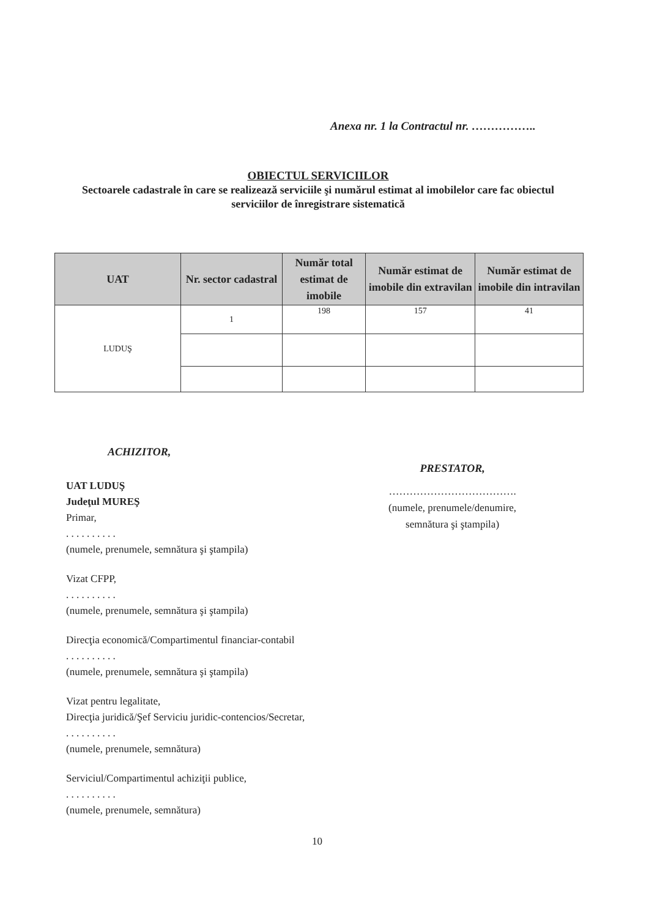Anexa nr. 1 la Contractul nr. ……………..
OBIECTUL SERVICIILOR
Sectoarele cadastrale în care se realizează serviciile şi numărul estimat al imobilelor care fac obiectul serviciilor de înregistrare sistematică
| UAT | Nr. sector cadastral | Număr total estimat de imobile | Număr estimat de imobile din extravilan | Număr estimat de imobile din intravilan |
| --- | --- | --- | --- | --- |
| LUDUŞ | 1 | 198 | 157 | 41 |
ACHIZITOR,
UAT LUDUŞ
Judeţul MUREŞ
Primar,
. . . . . . . . . .
(numele, prenumele, semnătura şi ştampila)
Vizat CFPP,
. . . . . . . . . .
(numele, prenumele, semnătura şi ştampila)
Direcţia economică/Compartimentul financiar-contabil
. . . . . . . . . .
(numele, prenumele, semnătura şi ştampila)
Vizat pentru legalitate,
Direcţia juridică/Şef Serviciu juridic-contencios/Secretar,
. . . . . . . . . .
(numele, prenumele, semnătura)
Serviciul/Compartimentul achiziţii publice,
. . . . . . . . . .
(numele, prenumele, semnătura)
PRESTATOR,
……………………………….
(numele, prenumele/denumire,
semnătura şi ştampila)
10